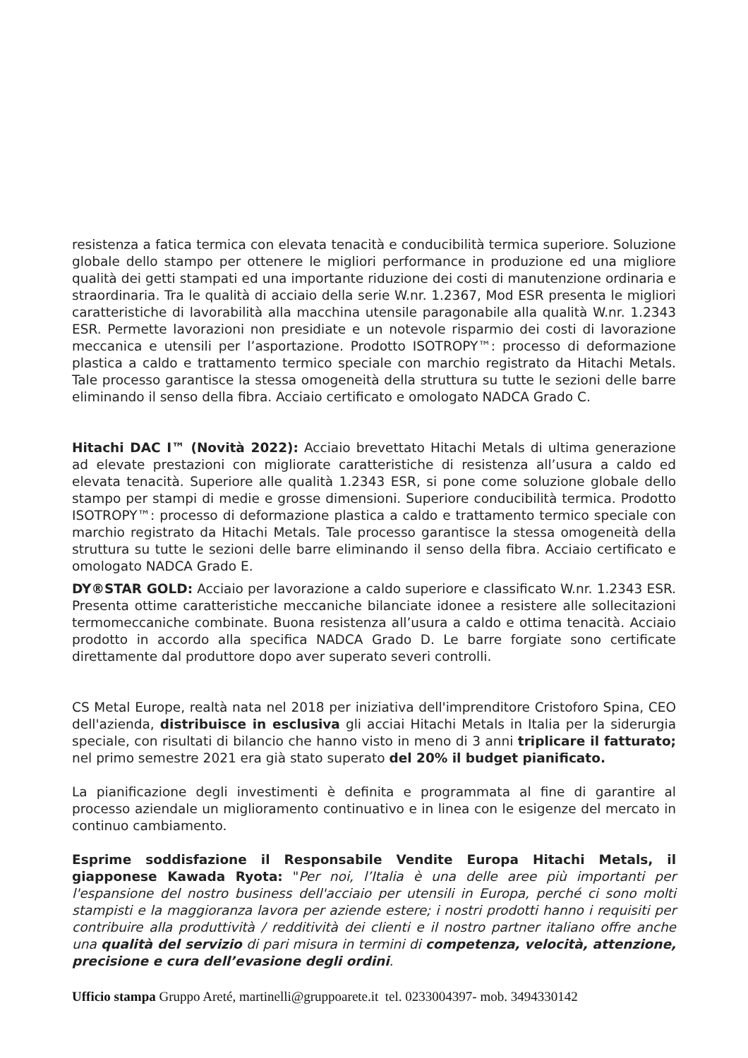resistenza a fatica termica con elevata tenacità e conducibilità termica superiore. Soluzione globale dello stampo per ottenere le migliori performance in produzione ed una migliore qualità dei getti stampati ed una importante riduzione dei costi di manutenzione ordinaria e straordinaria. Tra le qualità di acciaio della serie W.nr. 1.2367, Mod ESR presenta le migliori caratteristiche di lavorabilità alla macchina utensile paragonabile alla qualità W.nr. 1.2343 ESR. Permette lavorazioni non presidiate e un notevole risparmio dei costi di lavorazione meccanica e utensili per l’asportazione. Prodotto ISOTROPY™: processo di deformazione plastica a caldo e trattamento termico speciale con marchio registrato da Hitachi Metals. Tale processo garantisce la stessa omogeneità della struttura su tutte le sezioni delle barre eliminando il senso della fibra. Acciaio certificato e omologato NADCA Grado C.
Hitachi DAC I™ (Novità 2022): Acciaio brevettato Hitachi Metals di ultima generazione ad elevate prestazioni con migliorate caratteristiche di resistenza all’usura a caldo ed elevata tenacità. Superiore alle qualità 1.2343 ESR, si pone come soluzione globale dello stampo per stampi di medie e grosse dimensioni. Superiore conducibilità termica. Prodotto ISOTROPY™: processo di deformazione plastica a caldo e trattamento termico speciale con marchio registrato da Hitachi Metals. Tale processo garantisce la stessa omogeneità della struttura su tutte le sezioni delle barre eliminando il senso della fibra. Acciaio certificato e omologato NADCA Grado E.
DY®STAR GOLD: Acciaio per lavorazione a caldo superiore e classificato W.nr. 1.2343 ESR. Presenta ottime caratteristiche meccaniche bilanciate idonee a resistere alle sollecitazioni termomeccaniche combinate. Buona resistenza all’usura a caldo e ottima tenacità. Acciaio prodotto in accordo alla specifica NADCA Grado D. Le barre forgiate sono certificate direttamente dal produttore dopo aver superato severi controlli.
CS Metal Europe, realtà nata nel 2018 per iniziativa dell'imprenditore Cristoforo Spina, CEO dell'azienda, distribuisce in esclusiva gli acciai Hitachi Metals in Italia per la siderurgia speciale, con risultati di bilancio che hanno visto in meno di 3 anni triplicare il fatturato; nel primo semestre 2021 era già stato superato del 20% il budget pianificato.
La pianificazione degli investimenti è definita e programmata al fine di garantire al processo aziendale un miglioramento continuativo e in linea con le esigenze del mercato in continuo cambiamento.
Esprime soddisfazione il Responsabile Vendite Europa Hitachi Metals, il giapponese Kawada Ryota: "Per noi, l’Italia è una delle aree più importanti per l'espansione del nostro business dell'acciaio per utensili in Europa, perché ci sono molti stampisti e la maggioranza lavora per aziende estere; i nostri prodotti hanno i requisiti per contribuire alla produttività / redditività dei clienti e il nostro partner italiano offre anche una qualità del servizio di pari misura in termini di competenza, velocità, attenzione, precisione e cura dell’evasione degli ordini.
Ufficio stampa Gruppo Areté, martinelli@gruppoarete.it tel. 0233004397- mob. 3494330142